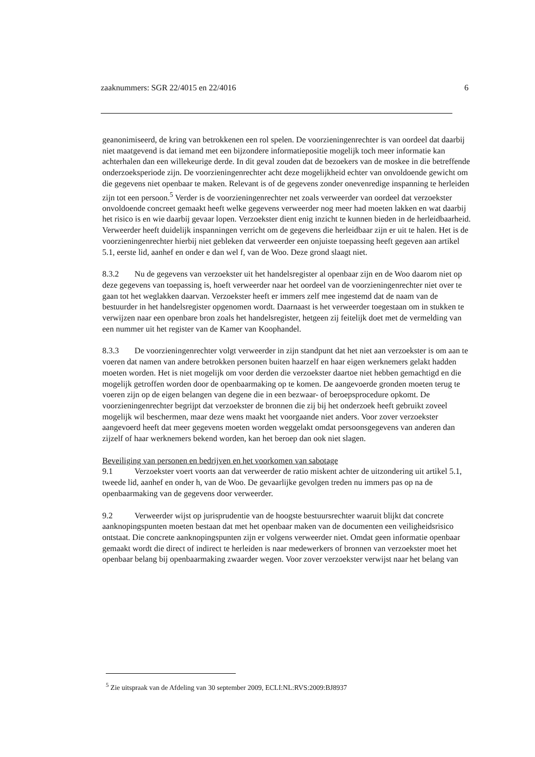zaaknummers: SGR 22/4015 en 22/4016 6
geanonimiseerd, de kring van betrokkenen een rol spelen. De voorzieningenrechter is van oordeel dat daarbij niet maatgevend is dat iemand met een bijzondere informatiepositie mogelijk toch meer informatie kan achterhalen dan een willekeurige derde. In dit geval zouden dat de bezoekers van de moskee in die betreffende onderzoeksperiode zijn. De voorzieningenrechter acht deze mogelijkheid echter van onvoldoende gewicht om die gegevens niet openbaar te maken. Relevant is of de gegevens zonder onevenredige inspanning te herleiden zijn tot een persoon.<sup>5</sup> Verder is de voorzieningenrechter net zoals verweerder van oordeel dat verzoekster onvoldoende concreet gemaakt heeft welke gegevens verweerder nog meer had moeten lakken en wat daarbij het risico is en wie daarbij gevaar lopen. Verzoekster dient enig inzicht te kunnen bieden in de herleidbaarheid. Verweerder heeft duidelijk inspanningen verricht om de gegevens die herleidbaar zijn er uit te halen. Het is de voorzieningenrechter hierbij niet gebleken dat verweerder een onjuiste toepassing heeft gegeven aan artikel 5.1, eerste lid, aanhef en onder e dan wel f, van de Woo. Deze grond slaagt niet.
8.3.2 Nu de gegevens van verzoekster uit het handelsregister al openbaar zijn en de Woo daarom niet op deze gegevens van toepassing is, hoeft verweerder naar het oordeel van de voorzieningenrechter niet over te gaan tot het weglakken daarvan. Verzoekster heeft er immers zelf mee ingestemd dat de naam van de bestuurder in het handelsregister opgenomen wordt. Daarnaast is het verweerder toegestaan om in stukken te verwijzen naar een openbare bron zoals het handelsregister, hetgeen zij feitelijk doet met de vermelding van een nummer uit het register van de Kamer van Koophandel.
8.3.3 De voorzieningenrechter volgt verweerder in zijn standpunt dat het niet aan verzoekster is om aan te voeren dat namen van andere betrokken personen buiten haarzelf en haar eigen werknemers gelakt hadden moeten worden. Het is niet mogelijk om voor derden die verzoekster daartoe niet hebben gemachtigd en die mogelijk getroffen worden door de openbaarmaking op te komen. De aangevoerde gronden moeten terug te voeren zijn op de eigen belangen van degene die in een bezwaar- of beroepsprocedure opkomt. De voorzieningenrechter begrijpt dat verzoekster de bronnen die zij bij het onderzoek heeft gebruikt zoveel mogelijk wil beschermen, maar deze wens maakt het voorgaande niet anders. Voor zover verzoekster aangevoerd heeft dat meer gegevens moeten worden weggelakt omdat persoonsgegevens van anderen dan zijzelf of haar werknemers bekend worden, kan het beroep dan ook niet slagen.
Beveiliging van personen en bedrijven en het voorkomen van sabotage
9.1 Verzoekster voert voorts aan dat verweerder de ratio miskent achter de uitzondering uit artikel 5.1, tweede lid, aanhef en onder h, van de Woo. De gevaarlijke gevolgen treden nu immers pas op na de openbaarmaking van de gegevens door verweerder.
9.2 Verweerder wijst op jurisprudentie van de hoogste bestuursrechter waaruit blijkt dat concrete aanknopingspunten moeten bestaan dat met het openbaar maken van de documenten een veiligheidsrisico ontstaat. Die concrete aanknopingspunten zijn er volgens verweerder niet. Omdat geen informatie openbaar gemaakt wordt die direct of indirect te herleiden is naar medewerkers of bronnen van verzoekster moet het openbaar belang bij openbaarmaking zwaarder wegen. Voor zover verzoekster verwijst naar het belang van
<sup>5</sup> Zie uitspraak van de Afdeling van 30 september 2009, ECLI:NL:RVS:2009:BJ8937